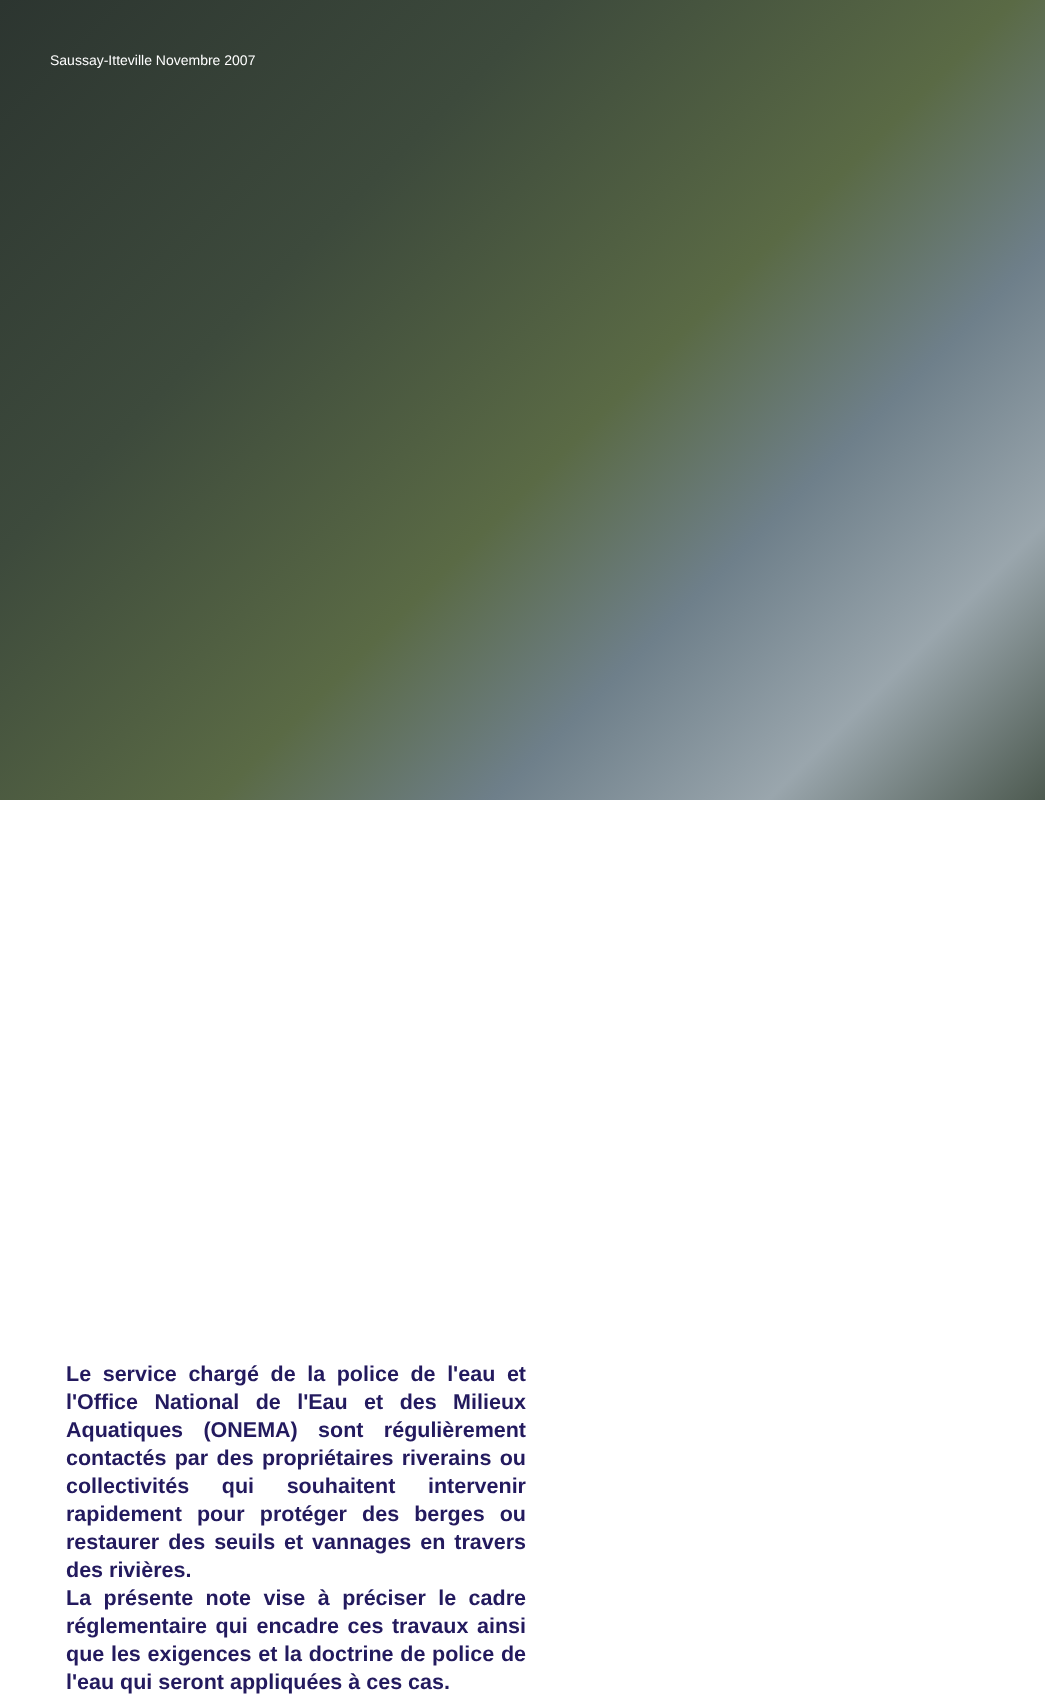Saussay-Itteville Novembre 2007
Le service chargé de la police de l'eau et l'Office National de l'Eau et des Milieux Aquatiques (ONEMA) sont régulièrement contactés par des propriétaires riverains ou collectivités qui souhaitent intervenir rapidement pour protéger des berges ou restaurer des seuils et vannages en travers des rivières.
La présente note vise à préciser le cadre réglementaire qui encadre ces travaux ainsi que les exigences et la doctrine de police de l'eau qui seront appliquées à ces cas.